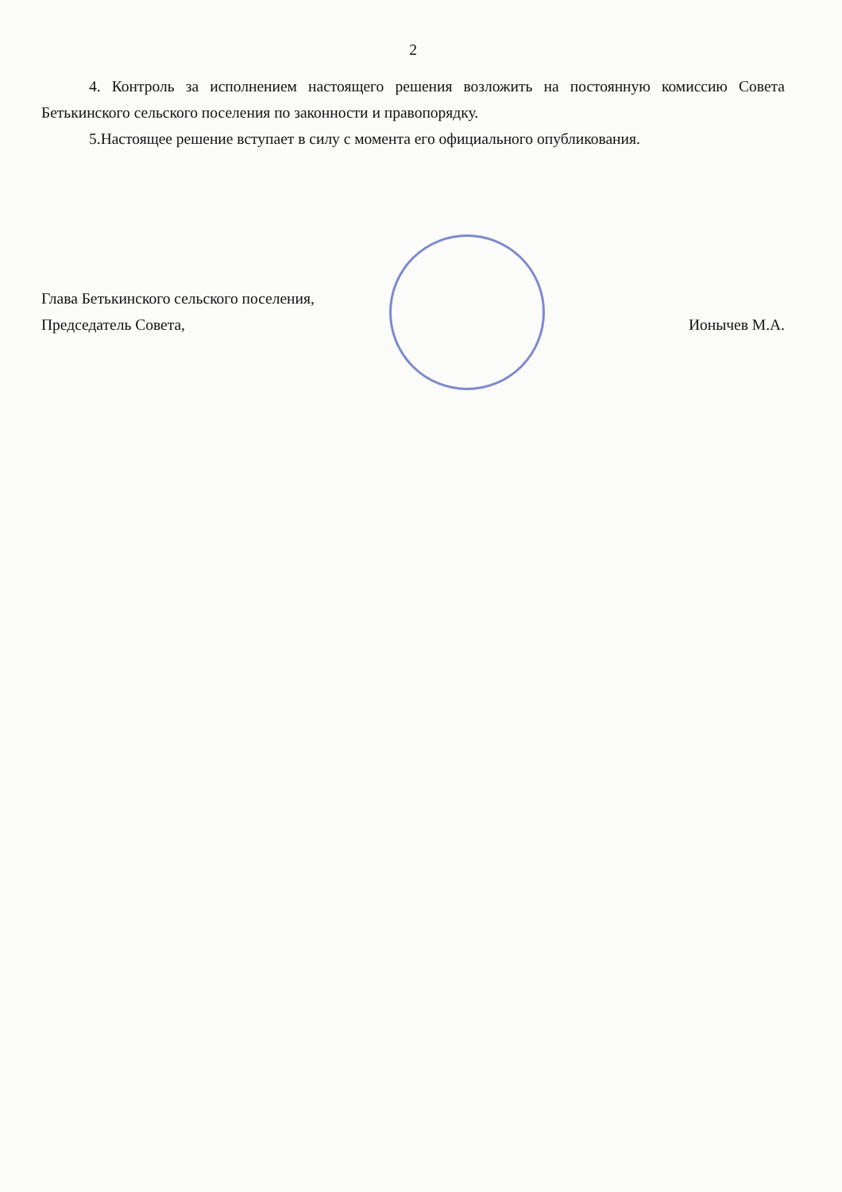2
4. Контроль за исполнением настоящего решения возложить на постоянную комиссию Совета Бетькинского сельского поселения по законности и правопорядку.
5.Настоящее решение вступает в силу с момента его официального опубликования.
Глава Бетькинского сельского поселения,
Председатель Совета, Ионычев М.А.